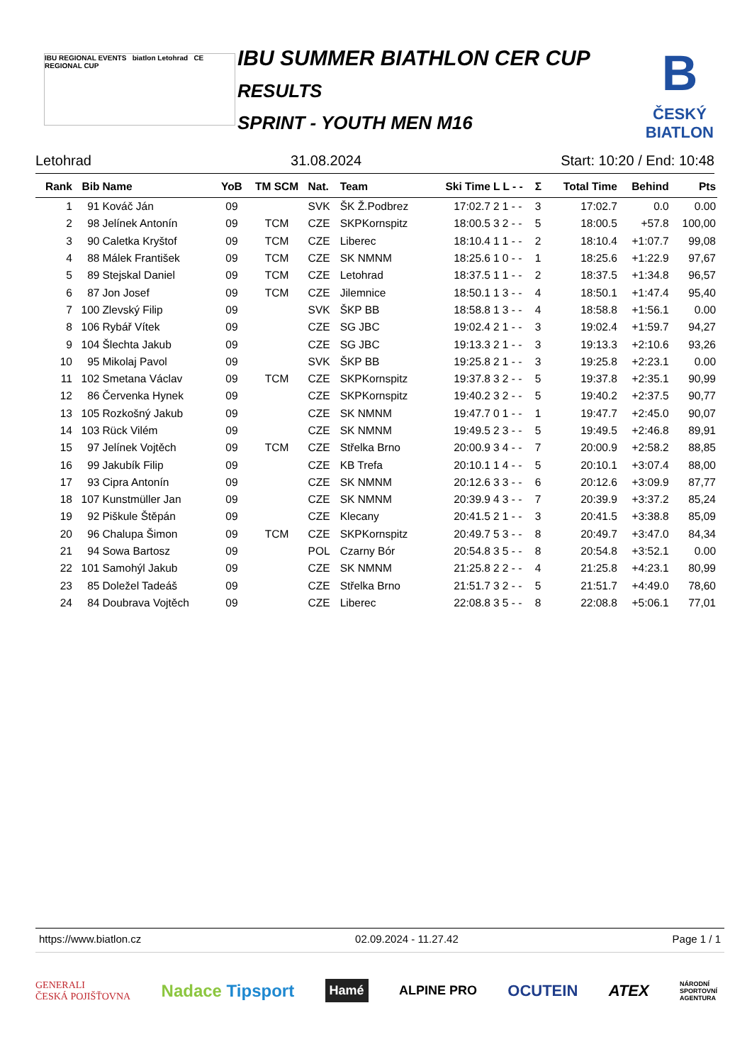IBU REGIONAL EVENTS biatlon Letohrad CE REGIONAL CUP
IBU SUMMER BIATHLON CER CUP
RESULTS
SPRINT - YOUTH MEN M16
B
ČESKÝ
BIATLON
Letohrad 31.08.2024 Start: 10:20 / End: 10:48
| Rank | Bib | Name | YoB | TM SCM | Nat. | Team | Ski Time | L L - - | Σ | Total Time | Behind | Pts |
| --- | --- | --- | --- | --- | --- | --- | --- | --- | --- | --- | --- | --- |
| 1 | 91 | Kováč Ján | 09 | | SVK | ŠK Ž.Podbrez | 17:02.7 | 2 1 - - | 3 | 17:02.7 | 0.0 | 0.00 |
| 2 | 98 | Jelínek Antonín | 09 | TCM | CZE | SKPKornspitz | 18:00.5 | 3 2 - - | 5 | 18:00.5 | +57.8 | 100,00 |
| 3 | 90 | Caletka Kryštof | 09 | TCM | CZE | Liberec | 18:10.4 | 1 1 - - | 2 | 18:10.4 | +1:07.7 | 99,08 |
| 4 | 88 | Málek František | 09 | TCM | CZE | SK NMNM | 18:25.6 | 1 0 - - | 1 | 18:25.6 | +1:22.9 | 97,67 |
| 5 | 89 | Stejskal Daniel | 09 | TCM | CZE | Letohrad | 18:37.5 | 1 1 - - | 2 | 18:37.5 | +1:34.8 | 96,57 |
| 6 | 87 | Jon Josef | 09 | TCM | CZE | Jilemnice | 18:50.1 | 1 3 - - | 4 | 18:50.1 | +1:47.4 | 95,40 |
| 7 | 100 | Zlevský Filip | 09 | | SVK | ŠKP BB | 18:58.8 | 1 3 - - | 4 | 18:58.8 | +1:56.1 | 0.00 |
| 8 | 106 | Rybář Vítek | 09 | | CZE | SG JBC | 19:02.4 | 2 1 - - | 3 | 19:02.4 | +1:59.7 | 94,27 |
| 9 | 104 | Šlechta Jakub | 09 | | CZE | SG JBC | 19:13.3 | 2 1 - - | 3 | 19:13.3 | +2:10.6 | 93,26 |
| 10 | 95 | Mikolaj Pavol | 09 | | SVK | ŠKP BB | 19:25.8 | 2 1 - - | 3 | 19:25.8 | +2:23.1 | 0.00 |
| 11 | 102 | Smetana Václav | 09 | TCM | CZE | SKPKornspitz | 19:37.8 | 3 2 - - | 5 | 19:37.8 | +2:35.1 | 90,99 |
| 12 | 86 | Červenka Hynek | 09 | | CZE | SKPKornspitz | 19:40.2 | 3 2 - - | 5 | 19:40.2 | +2:37.5 | 90,77 |
| 13 | 105 | Rozkošný Jakub | 09 | | CZE | SK NMNM | 19:47.7 | 0 1 - - | 1 | 19:47.7 | +2:45.0 | 90,07 |
| 14 | 103 | Rück Vilém | 09 | | CZE | SK NMNM | 19:49.5 | 2 3 - - | 5 | 19:49.5 | +2:46.8 | 89,91 |
| 15 | 97 | Jelínek Vojtěch | 09 | TCM | CZE | Střelka Brno | 20:00.9 | 3 4 - - | 7 | 20:00.9 | +2:58.2 | 88,85 |
| 16 | 99 | Jakubík Filip | 09 | | CZE | KB Trefa | 20:10.1 | 1 4 - - | 5 | 20:10.1 | +3:07.4 | 88,00 |
| 17 | 93 | Cipra Antonín | 09 | | CZE | SK NMNM | 20:12.6 | 3 3 - - | 6 | 20:12.6 | +3:09.9 | 87,77 |
| 18 | 107 | Kunstmüller Jan | 09 | | CZE | SK NMNM | 20:39.9 | 4 3 - - | 7 | 20:39.9 | +3:37.2 | 85,24 |
| 19 | 92 | Piškule Štěpán | 09 | | CZE | Klecany | 20:41.5 | 2 1 - - | 3 | 20:41.5 | +3:38.8 | 85,09 |
| 20 | 96 | Chalupa Šimon | 09 | TCM | CZE | SKPKornspitz | 20:49.7 | 5 3 - - | 8 | 20:49.7 | +3:47.0 | 84,34 |
| 21 | 94 | Sowa Bartosz | 09 | | POL | Czarny Bór | 20:54.8 | 3 5 - - | 8 | 20:54.8 | +3:52.1 | 0.00 |
| 22 | 101 | Samohýl Jakub | 09 | | CZE | SK NMNM | 21:25.8 | 2 2 - - | 4 | 21:25.8 | +4:23.1 | 80,99 |
| 23 | 85 | Doležel Tadeáš | 09 | | CZE | Střelka Brno | 21:51.7 | 3 2 - - | 5 | 21:51.7 | +4:49.0 | 78,60 |
| 24 | 84 | Doubrava Vojtěch | 09 | | CZE | Liberec | 22:08.8 | 3 5 - - | 8 | 22:08.8 | +5:06.1 | 77,01 |
https://www.biatlon.cz 02.09.2024 - 11.27.42 Page 1 / 1
GENERALI
ČESKÁ POJIŠŤOVNA Nadace Tipsport Hamé ALPINE PRO OCUTEIN ATEX NÁRODNÍ
SPORTOVNÍ
AGENTURA